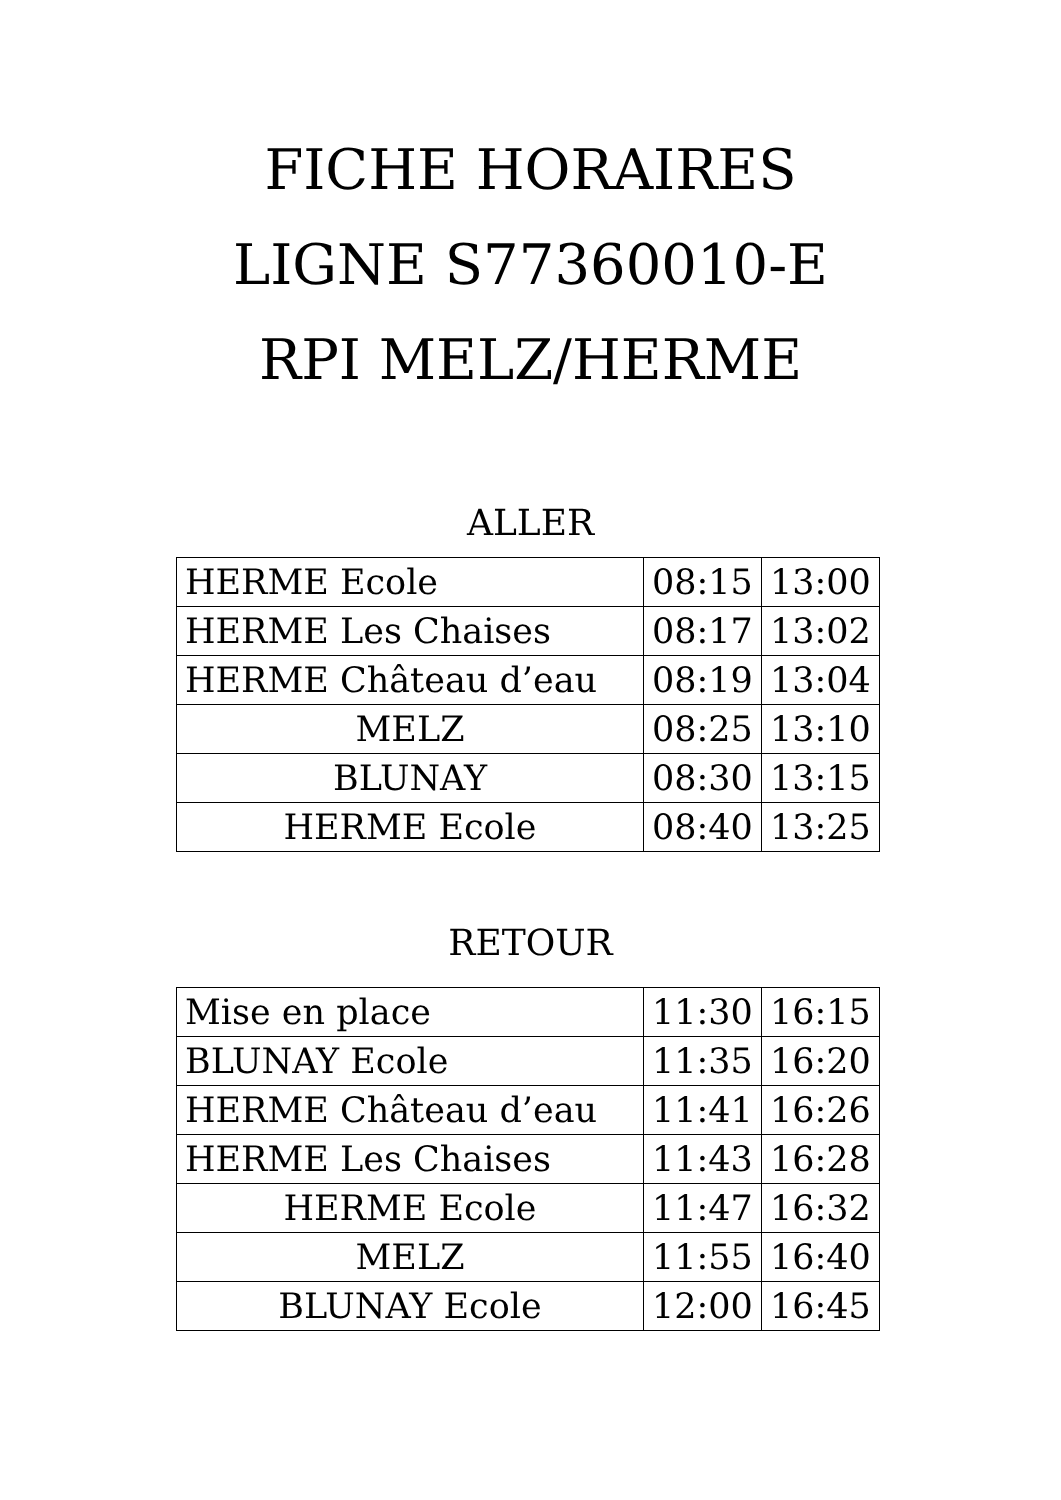FICHE HORAIRES
LIGNE S77360010-E
RPI MELZ/HERME
ALLER
| HERME Ecole | 08:15 | 13:00 |
| HERME Les Chaises | 08:17 | 13:02 |
| HERME Château d’eau | 08:19 | 13:04 |
| MELZ | 08:25 | 13:10 |
| BLUNAY | 08:30 | 13:15 |
| HERME Ecole | 08:40 | 13:25 |
RETOUR
| Mise en place | 11:30 | 16:15 |
| BLUNAY Ecole | 11:35 | 16:20 |
| HERME Château d’eau | 11:41 | 16:26 |
| HERME Les Chaises | 11:43 | 16:28 |
| HERME Ecole | 11:47 | 16:32 |
| MELZ | 11:55 | 16:40 |
| BLUNAY Ecole | 12:00 | 16:45 |